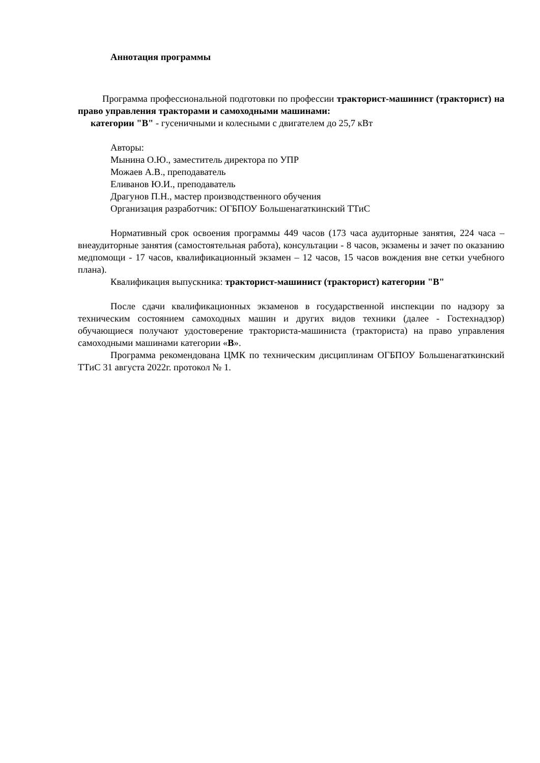Аннотация программы
Программа профессиональной подготовки по профессии тракторист-машинист (тракторист) на право управления тракторами и самоходными машинами:
категории "В" - гусеничными и колесными с двигателем до 25,7 кВт
Авторы:
Мынина О.Ю., заместитель директора по УПР
Можаев А.В., преподаватель
Еливанов Ю.И., преподаватель
Драгунов П.Н., мастер производственного обучения
Организация разработчик: ОГБПОУ Большенагаткинский ТТиС
Нормативный срок освоения программы 449 часов (173 часа аудиторные занятия, 224 часа – внеаудиторные занятия (самостоятельная работа), консультации - 8 часов, экзамены и зачет по оказанию медпомощи - 17 часов, квалификационный экзамен – 12 часов, 15 часов вождения вне сетки учебного плана).
Квалификация выпускника: тракторист-машинист (тракторист) категории "В"
После сдачи квалификационных экзаменов в государственной инспекции по надзору за техническим состоянием самоходных машин и других видов техники (далее - Гостехнадзор) обучающиеся получают удостоверение тракториста-машиниста (тракториста) на право управления самоходными машинами категории «В».
Программа рекомендована ЦМК по техническим дисциплинам ОГБПОУ Большенагаткинский ТТиС 31 августа 2022г. протокол № 1.